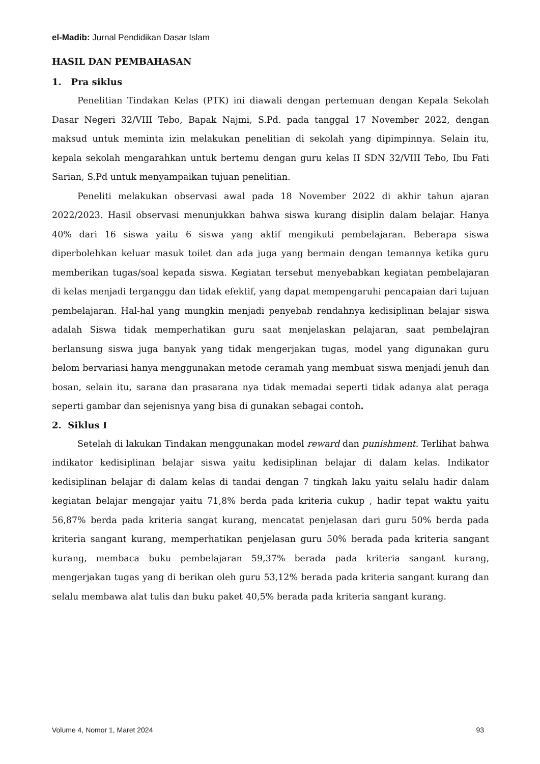el-Madib: Jurnal Pendidikan Dasar Islam
HASIL DAN PEMBAHASAN
1. Pra siklus
Penelitian Tindakan Kelas (PTK) ini diawali dengan pertemuan dengan Kepala Sekolah Dasar Negeri 32/VIII Tebo, Bapak Najmi, S.Pd. pada tanggal 17 November 2022, dengan maksud untuk meminta izin melakukan penelitian di sekolah yang dipimpinnya. Selain itu, kepala sekolah mengarahkan untuk bertemu dengan guru kelas II SDN 32/VIII Tebo, Ibu Fati Sarian, S.Pd untuk menyampaikan tujuan penelitian.
Peneliti melakukan observasi awal pada 18 November 2022 di akhir tahun ajaran 2022/2023. Hasil observasi menunjukkan bahwa siswa kurang disiplin dalam belajar. Hanya 40% dari 16 siswa yaitu 6 siswa yang aktif mengikuti pembelajaran. Beberapa siswa diperbolehkan keluar masuk toilet dan ada juga yang bermain dengan temannya ketika guru memberikan tugas/soal kepada siswa. Kegiatan tersebut menyebabkan kegiatan pembelajaran di kelas menjadi terganggu dan tidak efektif, yang dapat mempengaruhi pencapaian dari tujuan pembelajaran. Hal-hal yang mungkin menjadi penyebab rendahnya kedisiplinan belajar siswa adalah Siswa tidak memperhatikan guru saat menjelaskan pelajaran, saat pembelajran berlansung siswa juga banyak yang tidak mengerjakan tugas, model yang digunakan guru belom bervariasi hanya menggunakan metode ceramah yang membuat siswa menjadi jenuh dan bosan, selain itu, sarana dan prasarana nya tidak memadai seperti tidak adanya alat peraga seperti gambar dan sejenisnya yang bisa di gunakan sebagai contoh.
2. Siklus I
Setelah di lakukan Tindakan menggunakan model reward dan punishment. Terlihat bahwa indikator kedisiplinan belajar siswa yaitu kedisiplinan belajar di dalam kelas. Indikator kedisiplinan belajar di dalam kelas di tandai dengan 7 tingkah laku yaitu selalu hadir dalam kegiatan belajar mengajar yaitu 71,8% berda pada kriteria cukup , hadir tepat waktu yaitu 56,87% berda pada kriteria sangat kurang, mencatat penjelasan dari guru 50% berda pada kriteria sangant kurang, memperhatikan penjelasan guru 50% berada pada kriteria sangant kurang, membaca buku pembelajaran 59,37% berada pada kriteria sangant kurang, mengerjakan tugas yang di berikan oleh guru 53,12% berada pada kriteria sangant kurang dan selalu membawa alat tulis dan buku paket 40,5% berada pada kriteria sangant kurang.
Volume 4, Nomor 1, Maret 2024 93